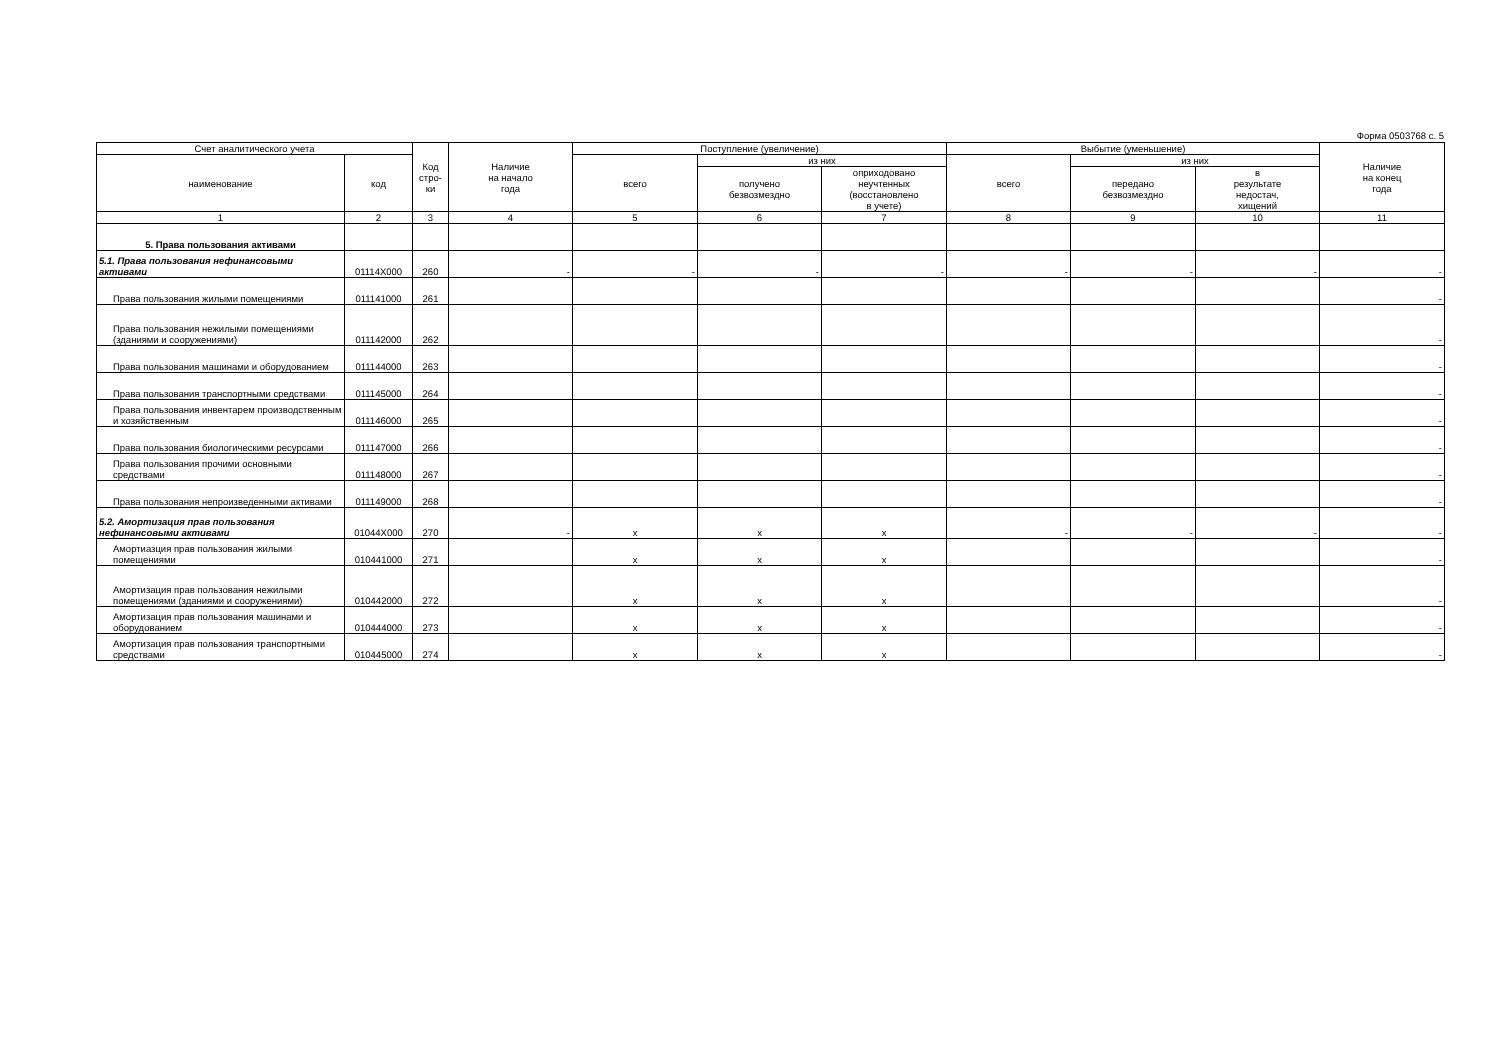Форма 0503768 с. 5
| Счет аналитического учета | | Код стро- ки | Наличие на начало года | Поступление (увеличение) | | | Выбытие (уменьшение) | | | Наличие на конец года |
| --- | --- | --- | --- | --- | --- | --- | --- | --- | --- | --- |
| наименование | код | | | всего | из них | | всего | из них | | |
| | | | | | получено безвозмездно | оприходовано неучтенных (восстановлено в учете) | | передано безвозмездно | в результате недостач, хищений | |
| 1 | 2 | 3 | 4 | 5 | 6 | 7 | 8 | 9 | 10 | 11 |
| 5. Права пользования активами | | | | | | | | | | |
| 5.1. Права пользования нефинансовыми активами | 01114X000 | 260 | - | - | - | - | - | - | - | - |
| Права пользования жилыми помещениями | 011141000 | 261 | | | | | | | | - |
| Права пользования нежилыми помещениями (зданиями и сооружениями) | 011142000 | 262 | | | | | | | | - |
| Права пользования машинами и оборудованием | 011144000 | 263 | | | | | | | | - |
| Права пользования транспортными средствами | 011145000 | 264 | | | | | | | | - |
| Права пользования инвентарем производственным и хозяйственным | 011146000 | 265 | | | | | | | | - |
| Права пользования биологическими ресурсами | 011147000 | 266 | | | | | | | | - |
| Права пользования прочими основными средствами | 011148000 | 267 | | | | | | | | - |
| Права пользования непроизведенными активами | 011149000 | 268 | | | | | | | | - |
| 5.2. Амортизация прав пользования нефинансовыми активами | 01044X000 | 270 | - | x | x | x | - | - | - | - |
| Амортиазция прав пользования жилыми помещениями | 010441000 | 271 | | x | x | x | | | | - |
| Амортизация прав пользования нежилыми помещениями (зданиями и сооружениями) | 010442000 | 272 | | x | x | x | | | | - |
| Амортизация прав пользования машинами и оборудованием | 010444000 | 273 | | x | x | x | | | | - |
| Амортизация прав пользования транспортными средствами | 010445000 | 274 | | x | x | x | | | | - |